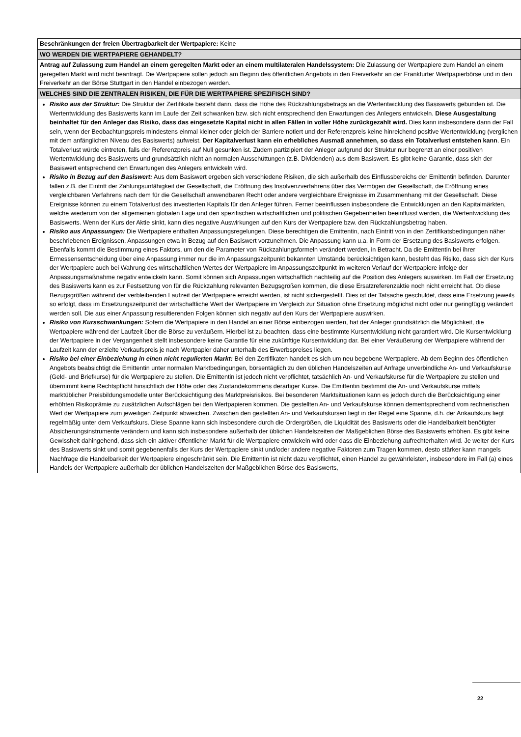| Beschränkungen der freien Übertragbarkeit der Wertpapiere: Keine |
| WO WERDEN DIE WERTPAPIERE GEHANDELT? |
| Antrag auf Zulassung zum Handel an einem geregelten Markt oder an einem multilateralen Handelssystem: Die Zulassung der Wertpapiere zum Handel an einem geregelten Markt wird nicht beantragt. Die Wertpapiere sollen jedoch am Beginn des öffentlichen Angebots in den Freiverkehr an der Frankfurter Wertpapierbörse und in den Freiverkehr an der Börse Stuttgart in den Handel einbezogen werden. |
| WELCHES SIND DIE ZENTRALEN RISIKEN, DIE FÜR DIE WERTPAPIERE SPEZIFISCH SIND? |
| Risiko aus der Struktur: Die Struktur der Zertifikate besteht darin, dass die Höhe des Rückzahlungsbetrags an die Wertentwicklung des Basiswerts gebunden ist. Die Wertentwicklung des Basiswerts kann im Laufe der Zeit schwanken bzw. sich nicht entsprechend den Erwartungen des Anlegers entwickeln. Diese Ausgestaltung beinhaltet für den Anleger das Risiko, dass das eingesetzte Kapital nicht in allen Fällen in voller Höhe zurückgezahlt wird. Dies kann insbesondere dann der Fall sein, wenn der Beobachtungspreis mindestens einmal kleiner oder gleich der Barriere notiert und der Referenzpreis keine hinreichend positive Wertentwicklung (verglichen mit dem anfänglichen Niveau des Basiswerts) aufweist. Der Kapitalverlust kann ein erhebliches Ausmaß annehmen, so dass ein Totalverlust entstehen kann . Ein Totalverlust würde eintreten, falls der Referenzpreis auf Null gesunken ist. Zudem partizipiert der Anleger aufgrund der Struktur nur begrenzt an einer positiven Wertentwicklung des Basiswerts und grundsätzlich nicht an normalen Ausschüttungen (z.B. Dividenden) aus dem Basiswert. Es gibt keine Garantie, dass sich der Basiswert entsprechend den Erwartungen des Anlegers entwickeln wird. Risiko in Bezug auf den Basiswert: Aus dem Basiswert ergeben sich verschiedene Risiken, die sich außerhalb des Einflussbereichs der Emittentin befinden. Darunter fallen z.B. der Eintritt der Zahlungsunfähigkeit der Gesellschaft, die Eröffnung des Insolvenzverfahrens über das Vermögen der Gesellschaft, die Eröffnung eines vergleichbaren Verfahrens nach dem für die Gesellschaft anwendbaren Recht oder andere vergleichbare Ereignisse im Zusammenhang mit der Gesellschaft. Diese Ereignisse können zu einem Totalverlust des investierten Kapitals für den Anleger führen. Ferner beeinflussen insbesondere die Entwicklungen an den Kapitalmärkten, welche wiederum von der allgemeinen globalen Lage und den spezifischen wirtschaftlichen und politischen Gegebenheiten beeinflusst werden, die Wertentwicklung des Basiswerts. Wenn der Kurs der Aktie sinkt, kann dies negative Auswirkungen auf den Kurs der Wertpapiere bzw. den Rückzahlungsbetrag haben. Risiko aus Anpassungen: Die Wertpapiere enthalten Anpassungsregelungen. Diese berechtigen die Emittentin, nach Eintritt von in den Zertifikatsbedingungen näher beschriebenen Ereignissen, Anpassungen etwa in Bezug auf den Basiswert vorzunehmen. Die Anpassung kann u.a. in Form der Ersetzung des Basiswerts erfolgen. Ebenfalls kommt die Bestimmung eines Faktors, um den die Parameter von Rückzahlungsformeln verändert werden, in Betracht. Da die Emittentin bei ihrer Ermessensentscheidung über eine Anpassung immer nur die im Anpassungszeitpunkt bekannten Umstände berücksichtigen kann, besteht das Risiko, dass sich der Kurs der Wertpapiere auch bei Wahrung des wirtschaftlichen Wertes der Wertpapiere im Anpassungszeitpunkt im weiteren Verlauf der Wertpapiere infolge der Anpassungsmaßnahme negativ entwickeln kann. Somit können sich Anpassungen wirtschaftlich nachteilig auf die Position des Anlegers auswirken. Im Fall der Ersetzung des Basiswerts kann es zur Festsetzung von für die Rückzahlung relevanten Bezugsgrößen kommen, die diese Ersatzreferenzaktie noch nicht erreicht hat. Ob diese Bezugsgrößen während der verbleibenden Laufzeit der Wertpapiere erreicht werden, ist nicht sichergestellt. Dies ist der Tatsache geschuldet, dass eine Ersetzung jeweils so erfolgt, dass im Ersetzungszeitpunkt der wirtschaftliche Wert der Wertpapiere im Vergleich zur Situation ohne Ersetzung möglichst nicht oder nur geringfügig verändert werden soll. Die aus einer Anpassung resultierenden Folgen können sich negativ auf den Kurs der Wertpapiere auswirken. Risiko von Kursschwankungen: Sofern die Wertpapiere in den Handel an einer Börse einbezogen werden, hat der Anleger grundsätzlich die Möglichkeit, die Wertpapiere während der Laufzeit über die Börse zu veräußern. Hierbei ist zu beachten, dass eine bestimmte Kursentwicklung nicht garantiert wird. Die Kursentwicklung der Wertpapiere in der Vergangenheit stellt insbesondere keine Garantie für eine zukünftige Kursentwicklung dar. Bei einer Veräußerung der Wertpapiere während der Laufzeit kann der erzielte Verkaufspreis je nach Wertpapier daher unterhalb des Erwerbspreises liegen. Risiko bei einer Einbeziehung in einen nicht regulierten Markt: Bei den Zertifikaten handelt es sich um neu begebene Wertpapiere. Ab dem Beginn des öffentlichen Angebots beabsichtigt die Emittentin unter normalen Marktbedingungen, börsentäglich zu den üblichen Handelszeiten auf Anfrage unverbindliche An- und Verkaufskurse (Geld- und Briefkurse) für die Wertpapiere zu stellen. Die Emittentin ist jedoch nicht verpflichtet, tatsächlich An- und Verkaufskurse für die Wertpapiere zu stellen und übernimmt keine Rechtspflicht hinsichtlich der Höhe oder des Zustandekommens derartiger Kurse. Die Emittentin bestimmt die An- und Verkaufskurse mittels marktüblicher Preisbildungsmodelle unter Berücksichtigung des Marktpreisrisikos. Bei besonderen Marktsituationen kann es jedoch durch die Berücksichtigung einer erhöhten Risikoprämie zu zusätzlichen Aufschlägen bei den Wertpapieren kommen. Die gestellten An- und Verkaufskurse können dementsprechend vom rechnerischen Wert der Wertpapiere zum jeweiligen Zeitpunkt abweichen. Zwischen den gestellten An- und Verkaufskursen liegt in der Regel eine Spanne, d.h. der Ankaufskurs liegt regelmäßig unter dem Verkaufskurs. Diese Spanne kann sich insbesondere durch die Ordergrößen, die Liquidität des Basiswerts oder die Handelbarkeit benötigter Absicherungsinstrumente verändern und kann sich insbesondere außerhalb der üblichen Handelszeiten der Maßgeblichen Börse des Basiswerts erhöhen. Es gibt keine Gewissheit dahingehend, dass sich ein aktiver öffentlicher Markt für die Wertpapiere entwickeln wird oder dass die Einbeziehung aufrechterhalten wird. Je weiter der Kurs des Basiswerts sinkt und somit gegebenenfalls der Kurs der Wertpapiere sinkt und/oder andere negative Faktoren zum Tragen kommen, desto stärker kann mangels Nachfrage die Handelbarkeit der Wertpapiere eingeschränkt sein. Die Emittentin ist nicht dazu verpflichtet, einen Handel zu gewährleisten, insbesondere im Fall (a) eines Handels der Wertpapiere außerhalb der üblichen Handelszeiten der Maßgeblichen Börse des Basiswerts, |
22